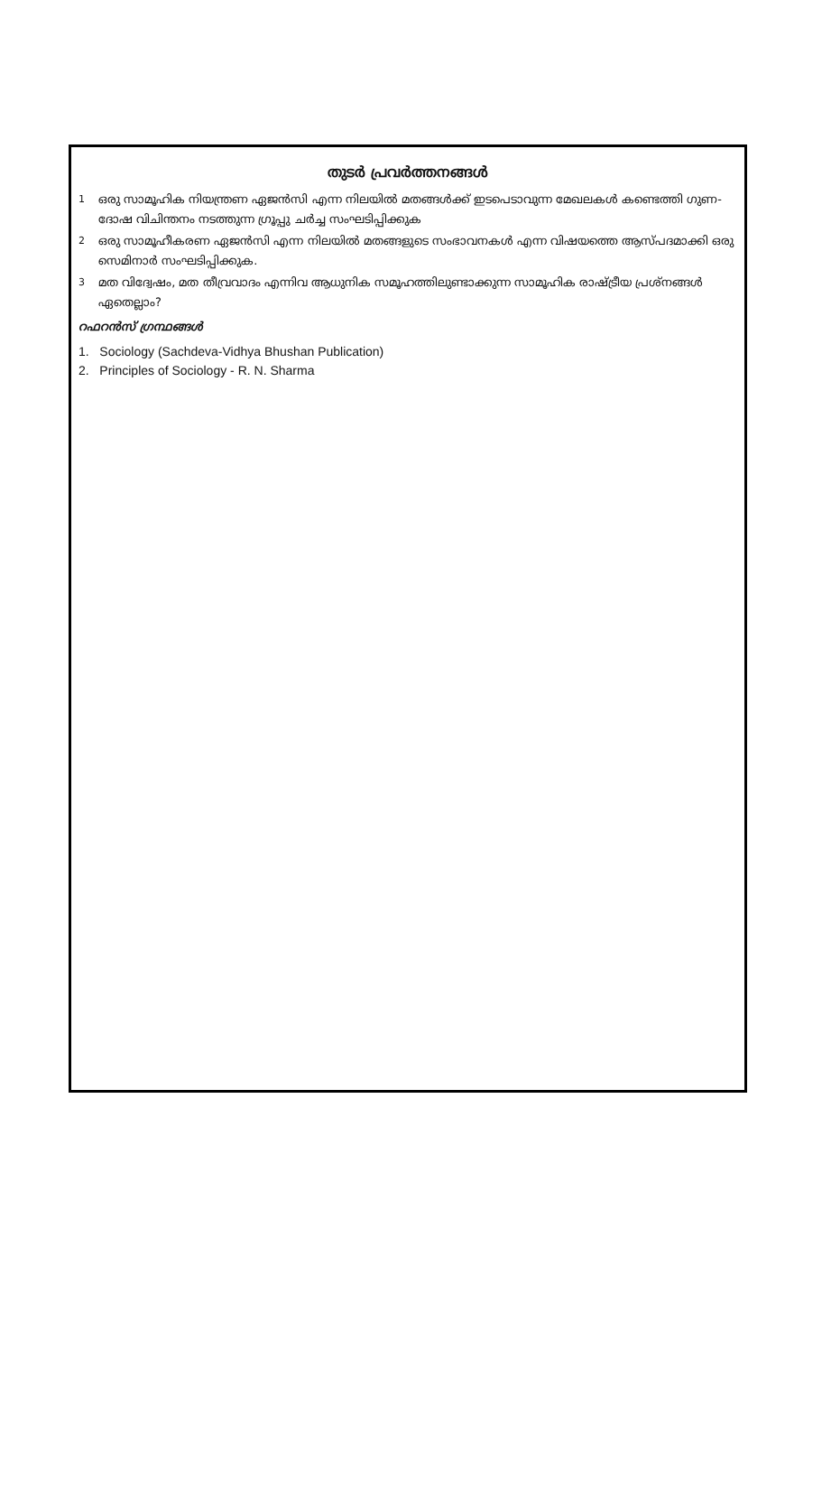തുടർ പ്രവർത്തനങ്ങൾ
1 ഒരു സാമൂഹിക നിയന്ത്രണ ഏജൻസി എന്ന നിലയിൽ മതങ്ങൾക്ക് ഇടപെടാവുന്ന മേഖലകൾ കണ്ടെത്തി ഗുണ-ദോഷ വിചിന്തനം നടത്തുന്ന ഗ്രൂപ്പു ചർച്ച സംഘടിപ്പിക്കുക
2 ഒരു സാമൂഹീകരണ ഏജൻസി എന്ന നിലയിൽ മതങ്ങളുടെ സംഭാവനകൾ എന്ന വിഷയത്തെ ആസ്പദമാക്കി ഒരു സെമിനാർ സംഘടിപ്പിക്കുക.
3 മത വിദ്വേഷം, മത തീവ്രവാദം എന്നിവ ആധുനിക സമൂഹത്തിലുണ്ടാക്കുന്ന സാമൂഹിക രാഷ്ട്രീയ പ്രശ്നങ്ങൾ ഏതെല്ലാം?
റഫറൻസ് ഗ്രന്ഥങ്ങൾ
1. Sociology (Sachdeva-Vidhya Bhushan Publication)
2. Principles of Sociology - R. N. Sharma